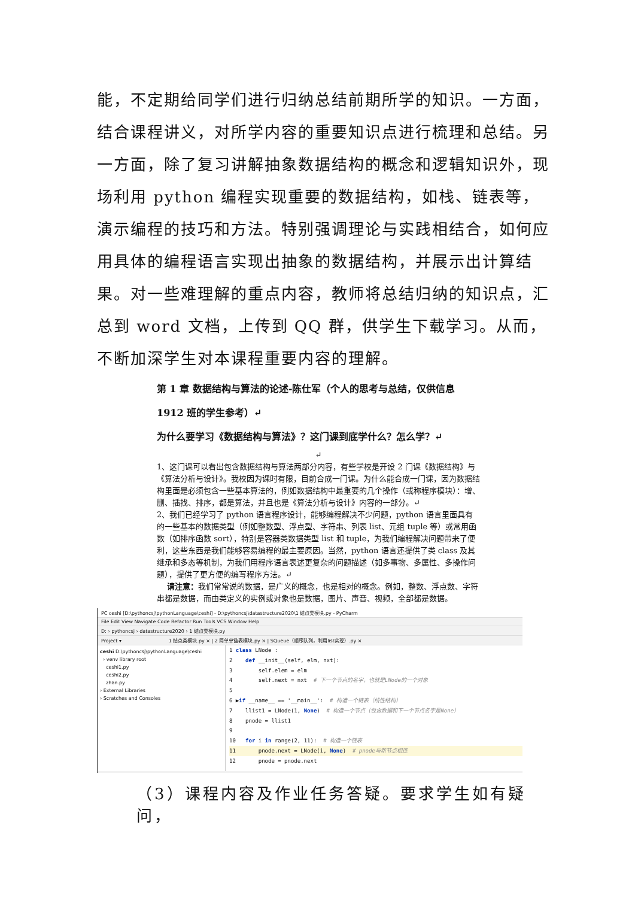能，不定期给同学们进行归纳总结前期所学的知识。一方面，结合课程讲义，对所学内容的重要知识点进行梳理和总结。另一方面，除了复习讲解抽象数据结构的概念和逻辑知识外，现场利用 python 编程实现重要的数据结构，如栈、链表等，演示编程的技巧和方法。特别强调理论与实践相结合，如何应用具体的编程语言实现出抽象的数据结构，并展示出计算结果。对一些难理解的重点内容，教师将总结归纳的知识点，汇总到 word 文档，上传到 QQ 群，供学生下载学习。从而，不断加深学生对本课程重要内容的理解。
第 1 章 数据结构与算法的论述-陈仕军（个人的思考与总结，仅供信息 1912 班的学生参考）↵
为什么要学习《数据结构与算法》？这门课到底学什么？怎么学？↵
↵
1、这门课可以看出包含数据结构与算法两部分内容，有些学校是开设 2 门课《数据结构》与《算法分析与设计》。我校因为课时有限，目前合成一门课。为什么能合成一门课，因为数据结构里面是必须包含一些基本算法的，例如数据结构中最重要的几个操作（或称程序模块）：增、删、插找、排序，都是算法，并且也是《算法分析与设计》内容的一部分。↵
2、我们已经学习了 python 语言程序设计，能够编程解决不少问题，python 语言里面具有的一些基本的数据类型（例如整数型、浮点型、字符串、列表 list、元组 tuple 等）或常用函数（如排序函数 sort），特别是容器类数据类型 list 和 tuple，为我们编程解决问题带来了便利，这些东西是我们能够容易编程的最主要原因。当然，python 语言还提供了类 class 及其继承和多态等机制，为我们用程序语言表述更复杂的问题描述（如多事物、多属性、多操作问题），提供了更方便的编写程序方法。↵
请注意：我们常常说的数据，是广义的概念，也是相对的概念。例如，整数、浮点数、字符串都是数据，而由类定义的实例或对象也是数据，图片、声音、视频，全部都是数据。
PC ceshi [D:\pythoncsj\pythonLanguage\ceshi] - D:\pythoncsj\datastructure2020\1 结点类模块.py - PyCharm
File Edit View Navigate Code Refactor Run Tools VCS Window Help
D: › pythoncsj › datastructure2020 › 1 结点类模块.py
Project ▾ 1 结点类模块.py × | 2 简单单链表模块.py × | SQueue（顺序队列，利用list实现）.py ×
ceshi D:\pythoncsj\pythonLanguage\ceshi
› venv library root
ceshi1.py
ceshi2.py
zhan.py
› External Libraries
› Scratches and Consoles
1 class LNode :
2 def __init__(self, elm, nxt):
3 self.elem = elm
4 self.next = nxt # 下一个节点的名字，也就是LNode的一个对象
5
6 ▶if __name__ == '__main__': # 构造一个链表（线性结构）
7 llist1 = LNode(1, None) # 构造一个节点（包含数据和下一个节点名字是None）
8 pnode = llist1
9
10 for i in range(2, 11): # 构造一个链表
11 pnode.next = LNode(i, None) # pnode与新节点相连
12 pnode = pnode.next
（3）课程内容及作业任务答疑。要求学生如有疑问，